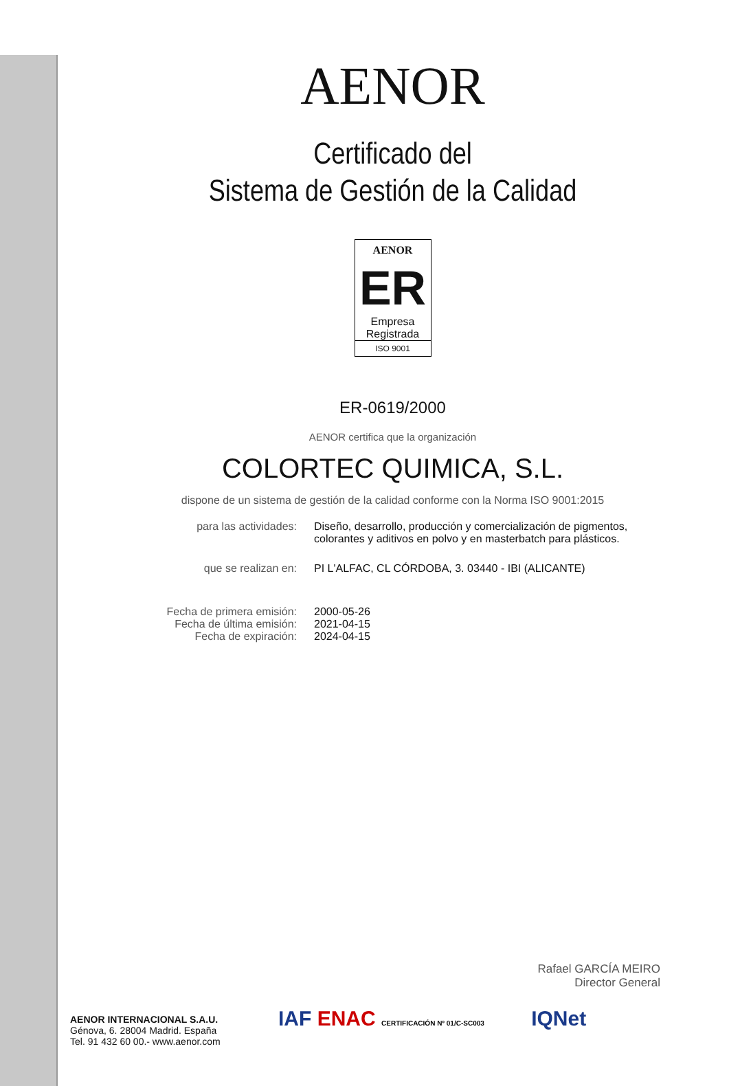AENOR
Certificado del
Sistema de Gestión de la Calidad
AENOR
ER
Empresa
Registrada
ISO 9001
ER-0619/2000
AENOR certifica que la organización
COLORTEC QUIMICA, S.L.
dispone de un sistema de gestión de la calidad conforme con la Norma ISO 9001:2015
para las actividades:
Diseño, desarrollo, producción y comercialización de pigmentos, colorantes y aditivos en polvo y en masterbatch para plásticos.
que se realizan en:
PI L'ALFAC, CL CÓRDOBA, 3. 03440 - IBI (ALICANTE)
Fecha de primera emisión:
Fecha de última emisión:
Fecha de expiración:
2000-05-26
2021-04-15
2024-04-15
Rafael GARCÍA MEIRO
Director General
AENOR INTERNACIONAL S.A.U.
Génova, 6. 28004 Madrid. España
Tel. 91 432 60 00.- www.aenor.com
IAF ENAC CERTIFICACIÓN Nº 01/C-SC003 IQNet